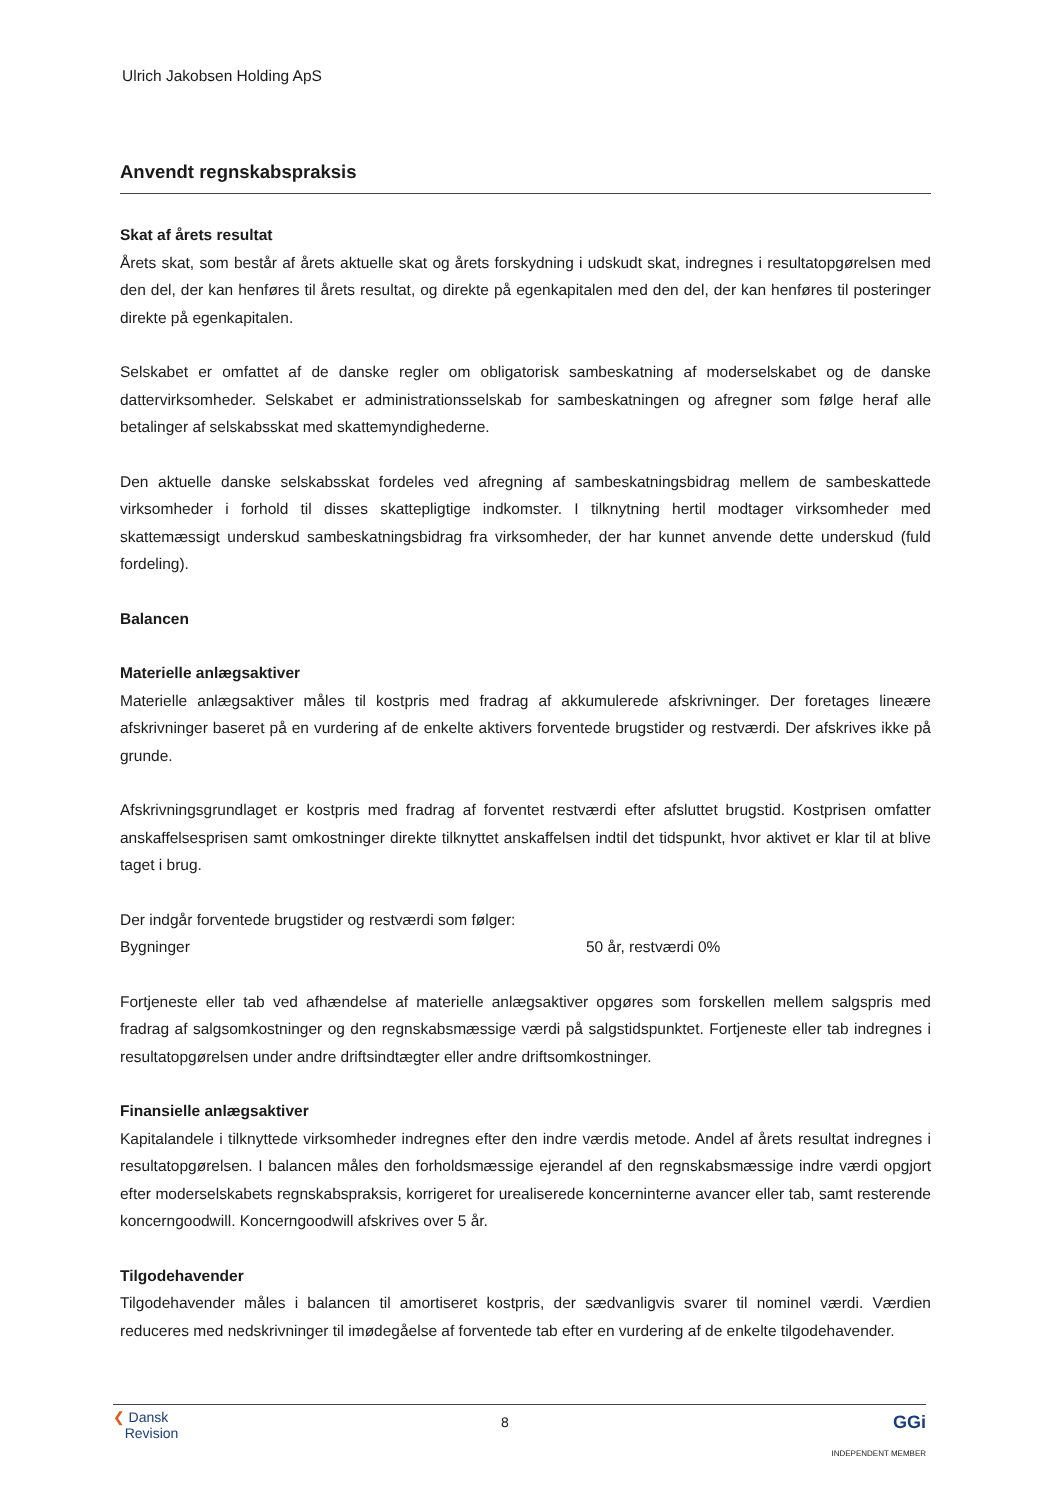Ulrich Jakobsen Holding ApS
Anvendt regnskabspraksis
Skat af årets resultat
Årets skat, som består af årets aktuelle skat og årets forskydning i udskudt skat, indregnes i resultatopgørelsen med den del, der kan henføres til årets resultat, og direkte på egenkapitalen med den del, der kan henføres til posteringer direkte på egenkapitalen.
Selskabet er omfattet af de danske regler om obligatorisk sambeskatning af moderselskabet og de danske dattervirksomheder. Selskabet er administrationsselskab for sambeskatningen og afregner som følge heraf alle betalinger af selskabsskat med skattemyndighederne.
Den aktuelle danske selskabsskat fordeles ved afregning af sambeskatningsbidrag mellem de sambeskattede virksomheder i forhold til disses skattepligtige indkomster. I tilknytning hertil modtager virksomheder med skattemæssigt underskud sambeskatningsbidrag fra virksomheder, der har kunnet anvende dette underskud (fuld fordeling).
Balancen
Materielle anlægsaktiver
Materielle anlægsaktiver måles til kostpris med fradrag af akkumulerede afskrivninger. Der foretages lineære afskrivninger baseret på en vurdering af de enkelte aktivers forventede brugstider og restværdi. Der afskrives ikke på grunde.
Afskrivningsgrundlaget er kostpris med fradrag af forventet restværdi efter afsluttet brugstid. Kostprisen omfatter anskaffelsesprisen samt omkostninger direkte tilknyttet anskaffelsen indtil det tidspunkt, hvor aktivet er klar til at blive taget i brug.
Der indgår forventede brugstider og restværdi som følger:
Bygninger 50 år, restværdi 0%
Fortjeneste eller tab ved afhændelse af materielle anlægsaktiver opgøres som forskellen mellem salgspris med fradrag af salgsomkostninger og den regnskabsmæssige værdi på salgstidspunktet. Fortjeneste eller tab indregnes i resultatopgørelsen under andre driftsindtægter eller andre driftsomkostninger.
Finansielle anlægsaktiver
Kapitalandele i tilknyttede virksomheder indregnes efter den indre værdis metode. Andel af årets resultat indregnes i resultatopgørelsen. I balancen måles den forholdsmæssige ejerandel af den regnskabsmæssige indre værdi opgjort efter moderselskabets regnskabspraksis, korrigeret for urealiserede koncerninterne avancer eller tab, samt resterende koncerngoodwill. Koncerngoodwill afskrives over 5 år.
Tilgodehavender
Tilgodehavender måles i balancen til amortiseret kostpris, der sædvanligvis svarer til nominel værdi. Værdien reduceres med nedskrivninger til imødegåelse af forventede tab efter en vurdering af de enkelte tilgodehavender.
❮ Dansk
Revision
8
GGi
INDEPENDENT MEMBER